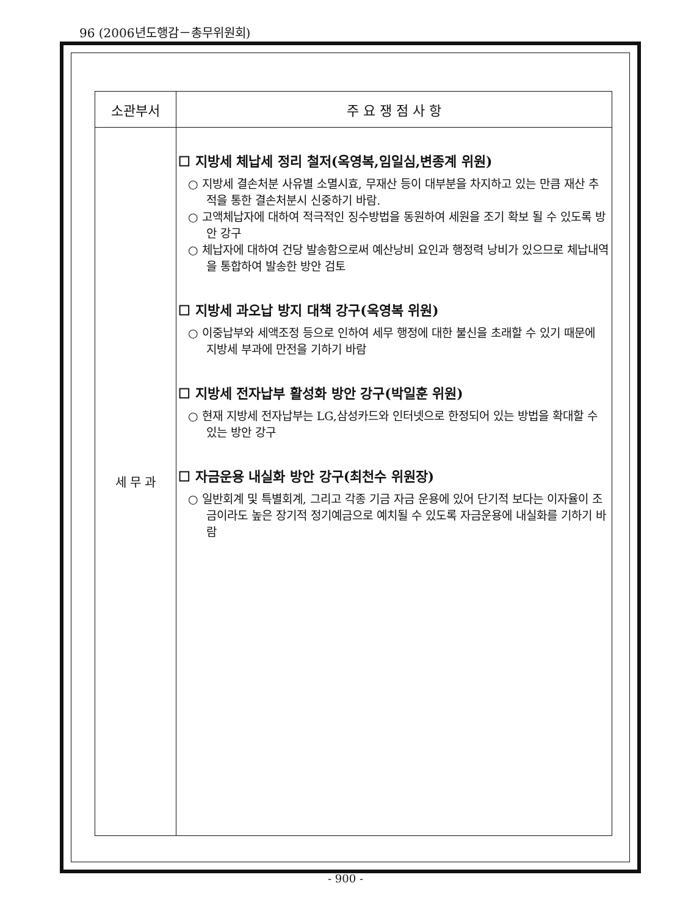96 (2006년도행감－총무위원회)
| 소관부서 | 주 요 쟁 점 사 항 |
| --- | --- |
| 세 무 과 | ☐ 지방세 체납세 정리 철저(옥영복,임일심,변종계 위원) ○ 지방세 결손처분 사유별 소멸시효, 무재산 등이 대부분을 차지하고 있는 만큼 재산 추적을 통한 결손처분시 신중하기 바람. ○ 고액체납자에 대하여 적극적인 징수방법을 동원하여 세원을 조기 확보 될 수 있도록 방안 강구 ○ 체납자에 대하여 건당 발송함으로써 예산낭비 요인과 행정력 낭비가 있으므로 체납내역을 통합하여 발송한 방안 검토 ☐ 지방세 과오납 방지 대책 강구(옥영복 위원) ○ 이중납부와 세액조정 등으로 인하여 세무 행정에 대한 불신을 초래할 수 있기 때문에 지방세 부과에 만전을 기하기 바람 ☐ 지방세 전자납부 활성화 방안 강구(박일훈 위원) ○ 현재 지방세 전자납부는 LG,삼성카드와 인터넷으로 한정되어 있는 방법을 확대할 수 있는 방안 강구 ☐ 자금운용 내실화 방안 강구(최천수 위원장) ○ 일반회계 및 특별회계, 그리고 각종 기금 자금 운용에 있어 단기적 보다는 이자율이 조금이라도 높은 장기적 정기예금으로 예치될 수 있도록 자금운용에 내실화를 기하기 바람 |
- 900 -